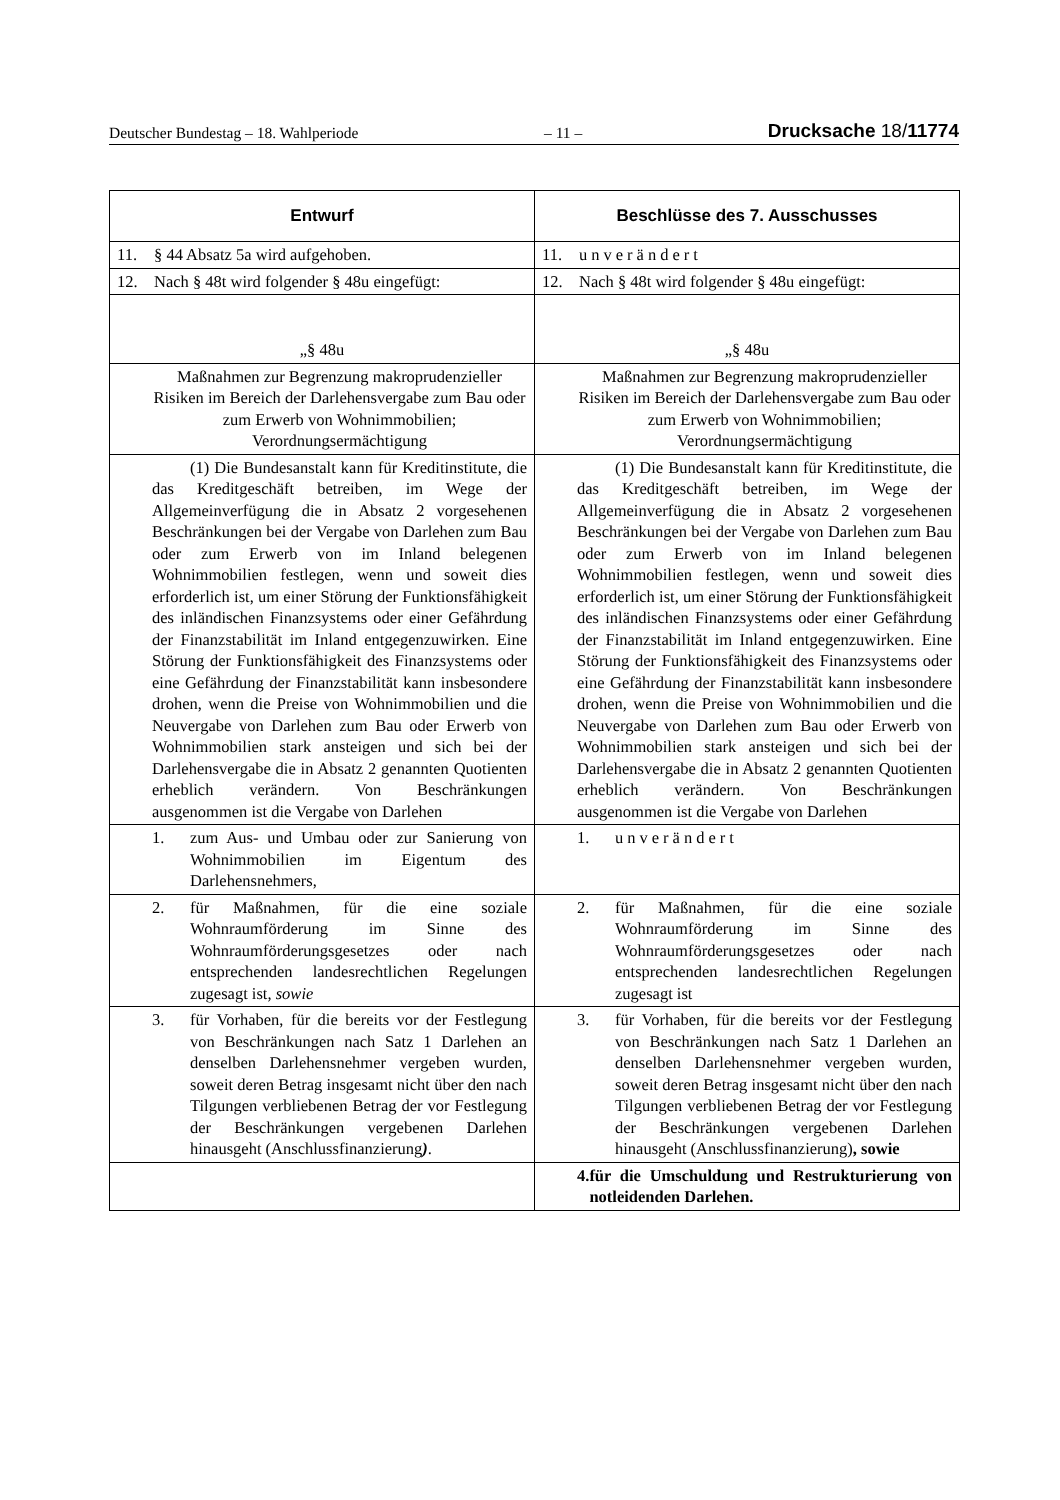Deutscher Bundestag – 18. Wahlperiode – 11 – Drucksache 18/11774
| Entwurf | Beschlüsse des 7. Ausschusses |
| --- | --- |
| 11. § 44 Absatz 5a wird aufgehoben. | 11. unverändert |
| 12. Nach § 48t wird folgender § 48u eingefügt: | 12. Nach § 48t wird folgender § 48u eingefügt: |
| „§ 48u | „§ 48u |
| Maßnahmen zur Begrenzung makroprudenzieller Risiken im Bereich der Darlehensvergabe zum Bau oder zum Erwerb von Wohnimmobilien; Verordnungsermächtigung | Maßnahmen zur Begrenzung makroprudenzieller Risiken im Bereich der Darlehensvergabe zum Bau oder zum Erwerb von Wohnimmobilien; Verordnungsermächtigung |
| (1) Die Bundesanstalt kann für Kreditinstitute, die das Kreditgeschäft betreiben, im Wege der Allgemeinverfügung die in Absatz 2 vorgesehenen Beschränkungen bei der Vergabe von Darlehen zum Bau oder zum Erwerb von im Inland belegenen Wohnimmobilien festlegen, wenn und soweit dies erforderlich ist, um einer Störung der Funktionsfähigkeit des inländischen Finanzsystems oder einer Gefährdung der Finanzstabilität im Inland entgegenzuwirken. Eine Störung der Funktionsfähigkeit des Finanzsystems oder eine Gefährdung der Finanzstabilität kann insbesondere drohen, wenn die Preise von Wohnimmobilien und die Neuvergabe von Darlehen zum Bau oder Erwerb von Wohnimmobilien stark ansteigen und sich bei der Darlehensvergabe die in Absatz 2 genannten Quotienten erheblich verändern. Von Beschränkungen ausgenommen ist die Vergabe von Darlehen | (1) Die Bundesanstalt kann für Kreditinstitute, die das Kreditgeschäft betreiben, im Wege der Allgemeinverfügung die in Absatz 2 vorgesehenen Beschränkungen bei der Vergabe von Darlehen zum Bau oder zum Erwerb von im Inland belegenen Wohnimmobilien festlegen, wenn und soweit dies erforderlich ist, um einer Störung der Funktionsfähigkeit des inländischen Finanzsystems oder einer Gefährdung der Finanzstabilität im Inland entgegenzuwirken. Eine Störung der Funktionsfähigkeit des Finanzsystems oder eine Gefährdung der Finanzstabilität kann insbesondere drohen, wenn die Preise von Wohnimmobilien und die Neuvergabe von Darlehen zum Bau oder Erwerb von Wohnimmobilien stark ansteigen und sich bei der Darlehensvergabe die in Absatz 2 genannten Quotienten erheblich verändern. Von Beschränkungen ausgenommen ist die Vergabe von Darlehen |
| 1. zum Aus- und Umbau oder zur Sanierung von Wohnimmobilien im Eigentum des Darlehensnehmers, | 1. unverändert |
| 2. für Maßnahmen, für die eine soziale Wohnraumförderung im Sinne des Wohnraumförderungsgesetzes oder nach entsprechenden landesrechtlichen Regelungen zugesagt ist , sowie | 2. für Maßnahmen, für die eine soziale Wohnraumförderung im Sinne des Wohnraumförderungsgesetzes oder nach entsprechenden landesrechtlichen Regelungen zugesagt ist |
| 3. für Vorhaben, für die bereits vor der Festlegung von Beschränkungen nach Satz 1 Darlehen an denselben Darlehensnehmer vergeben wurden, soweit deren Betrag insgesamt nicht über den nach Tilgungen verbliebenen Betrag der vor Festlegung der Beschränkungen vergebenen Darlehen hinausgeht (Anschlussfinanzierung ) . | 3. für Vorhaben, für die bereits vor der Festlegung von Beschränkungen nach Satz 1 Darlehen an denselben Darlehensnehmer vergeben wurden, soweit deren Betrag insgesamt nicht über den nach Tilgungen verbliebenen Betrag der vor Festlegung der Beschränkungen vergebenen Darlehen hinausgeht (Anschlussfinanzierung) , sowie |
| | 4. für die Umschuldung und Restrukturierung von notleidenden Darlehen. |